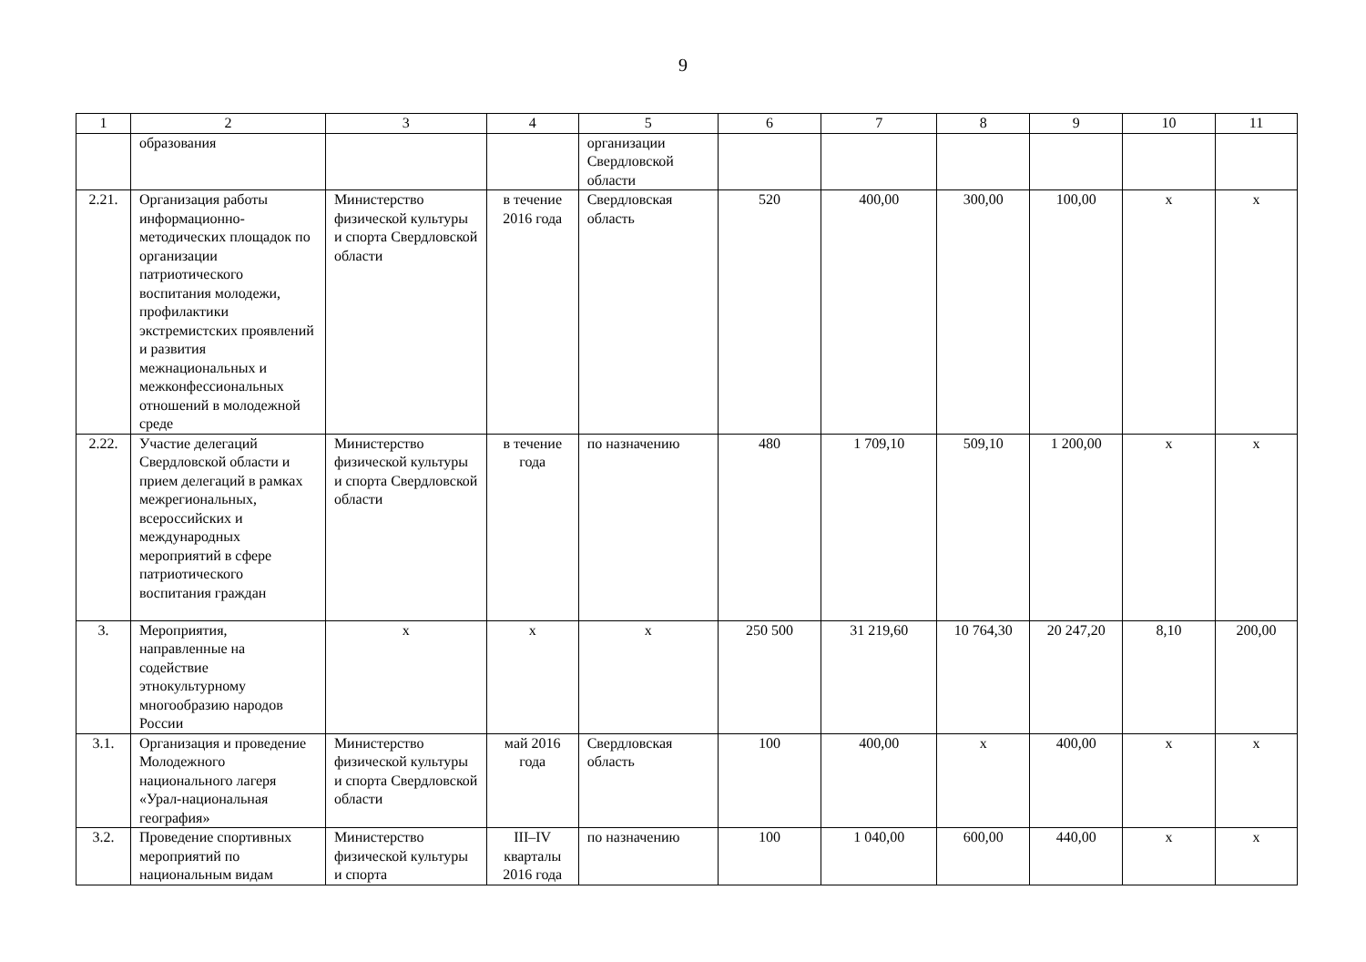9
| 1 | 2 | 3 | 4 | 5 | 6 | 7 | 8 | 9 | 10 | 11 |
| | образования | | | организации Свердловской области | | | | | | |
| 2.21. | Организация работы информационно-методических площадок по организации патриотического воспитания молодежи, профилактики экстремистских проявлений и развития межнациональных и межконфессиональных отношений в молодежной среде | Министерство физической культуры и спорта Свердловской области | в течение 2016 года | Свердловская область | 520 | 400,00 | 300,00 | 100,00 | x | x |
| 2.22. | Участие делегаций Свердловской области и прием делегаций в рамках межрегиональных, всероссийских и международных мероприятий в сфере патриотического воспитания граждан | Министерство физической культуры и спорта Свердловской области | в течение года | по назначению | 480 | 1 709,10 | 509,10 | 1 200,00 | x | x |
| 3. | Мероприятия, направленные на содействие этнокультурному многообразию народов России | x | x | x | 250 500 | 31 219,60 | 10 764,30 | 20 247,20 | 8,10 | 200,00 |
| 3.1. | Организация и проведение Молодежного национального лагеря «Урал-национальная география» | Министерство физической культуры и спорта Свердловской области | май 2016 года | Свердловская область | 100 | 400,00 | x | 400,00 | x | x |
| 3.2. | Проведение спортивных мероприятий по национальным видам | Министерство физической культуры и спорта | III–IV кварталы 2016 года | по назначению | 100 | 1 040,00 | 600,00 | 440,00 | x | x |